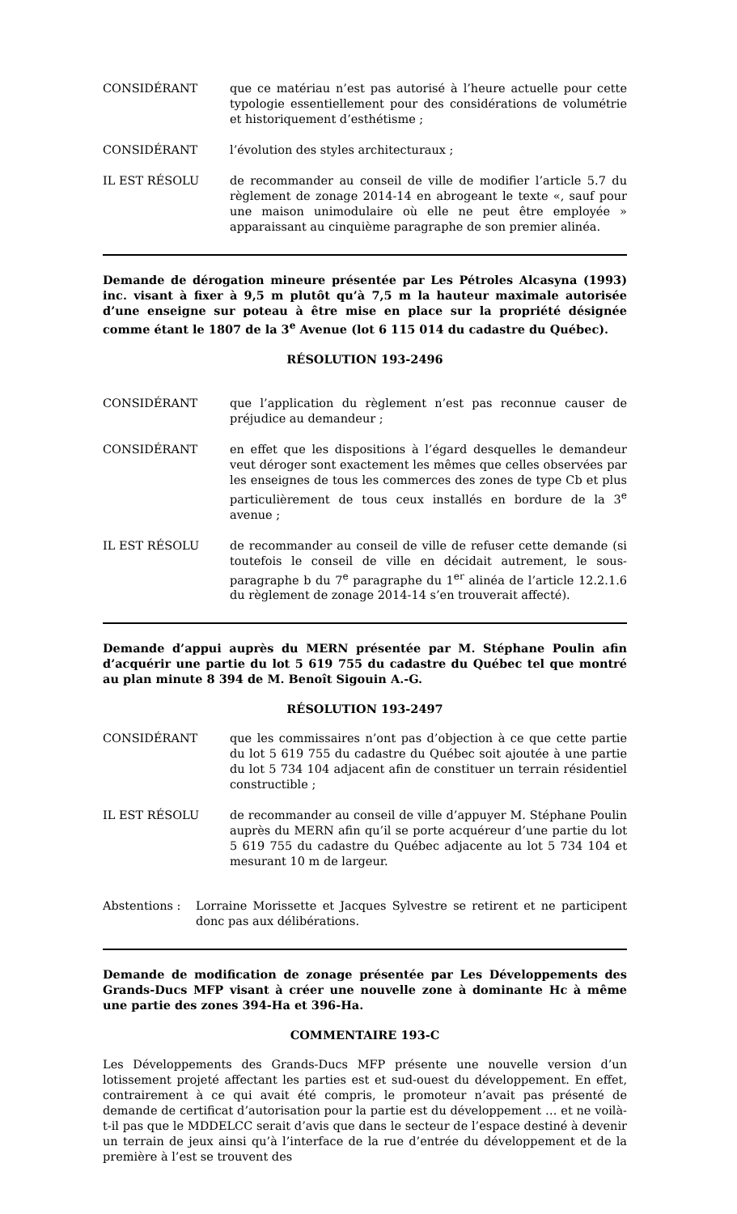CONSIDÉRANT que ce matériau n’est pas autorisé à l’heure actuelle pour cette typologie essentiellement pour des considérations de volumétrie et historiquement d’esthétisme ;
CONSIDÉRANT l’évolution des styles architecturaux ;
IL EST RÉSOLU de recommander au conseil de ville de modifier l’article 5.7 du règlement de zonage 2014-14 en abrogeant le texte «, sauf pour une maison unimodulaire où elle ne peut être employée » apparaissant au cinquième paragraphe de son premier alinéa.
Demande de dérogation mineure présentée par Les Pétroles Alcasyna (1993) inc. visant à fixer à 9,5 m plutôt qu’à 7,5 m la hauteur maximale autorisée d’une enseigne sur poteau à être mise en place sur la propriété désignée comme étant le 1807 de la 3<sup>e</sup> Avenue (lot 6 115 014 du cadastre du Québec).
RÉSOLUTION 193-2496
CONSIDÉRANT que l’application du règlement n’est pas reconnue causer de préjudice au demandeur ;
CONSIDÉRANT en effet que les dispositions à l’égard desquelles le demandeur veut déroger sont exactement les mêmes que celles observées par les enseignes de tous les commerces des zones de type Cb et plus particulièrement de tous ceux installés en bordure de la 3<sup>e</sup> avenue ;
IL EST RÉSOLU de recommander au conseil de ville de refuser cette demande (si toutefois le conseil de ville en décidait autrement, le sous-paragraphe b du 7<sup>e</sup> paragraphe du 1<sup>er</sup> alinéa de l’article 12.2.1.6 du règlement de zonage 2014-14 s’en trouverait affecté).
Demande d’appui auprès du MERN présentée par M. Stéphane Poulin afin d’acquérir une partie du lot 5 619 755 du cadastre du Québec tel que montré au plan minute 8 394 de M. Benoît Sigouin A.-G.
RÉSOLUTION 193-2497
CONSIDÉRANT que les commissaires n’ont pas d’objection à ce que cette partie du lot 5 619 755 du cadastre du Québec soit ajoutée à une partie du lot 5 734 104 adjacent afin de constituer un terrain résidentiel constructible ;
IL EST RÉSOLU de recommander au conseil de ville d’appuyer M. Stéphane Poulin auprès du MERN afin qu’il se porte acquéreur d’une partie du lot 5 619 755 du cadastre du Québec adjacente au lot 5 734 104 et mesurant 10 m de largeur.
Abstentions : Lorraine Morissette et Jacques Sylvestre se retirent et ne participent donc pas aux délibérations.
Demande de modification de zonage présentée par Les Développements des Grands-Ducs MFP visant à créer une nouvelle zone à dominante Hc à même une partie des zones 394-Ha et 396-Ha.
COMMENTAIRE 193-C
Les Développements des Grands-Ducs MFP présente une nouvelle version d’un lotissement projeté affectant les parties est et sud-ouest du développement. En effet, contrairement à ce qui avait été compris, le promoteur n’avait pas présenté de demande de certificat d’autorisation pour la partie est du développement … et ne voilà-t-il pas que le MDDELCC serait d’avis que dans le secteur de l’espace destiné à devenir un terrain de jeux ainsi qu’à l’interface de la rue d’entrée du développement et de la première à l’est se trouvent des